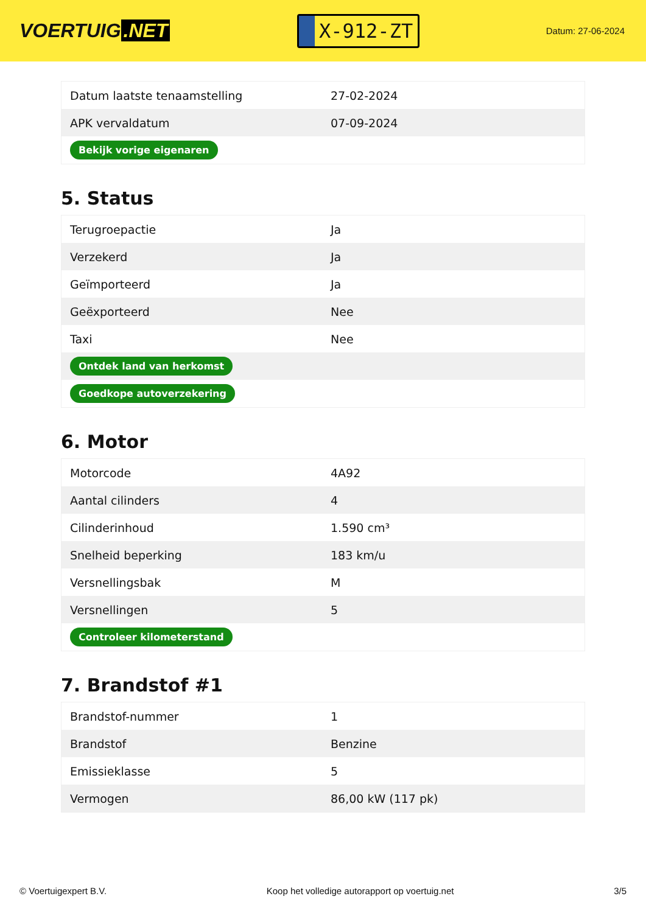VOERTUIG.NET
X-912-ZT
Datum: 27-06-2024
| Datum laatste tenaamstelling | 27-02-2024 |
| APK vervaldatum | 07-09-2024 |
| Bekijk vorige eigenaren | |
5. Status
| Terugroepactie | Ja |
| Verzekerd | Ja |
| Geïmporteerd | Ja |
| Geëxporteerd | Nee |
| Taxi | Nee |
| Ontdek land van herkomst | |
| Goedkope autoverzekering | |
6. Motor
| Motorcode | 4A92 |
| Aantal cilinders | 4 |
| Cilinderinhoud | 1.590 cm³ |
| Snelheid beperking | 183 km/u |
| Versnellingsbak | M |
| Versnellingen | 5 |
| Controleer kilometerstand | |
7. Brandstof #1
| Brandstof-nummer | 1 |
| Brandstof | Benzine |
| Emissieklasse | 5 |
| Vermogen | 86,00 kW (117 pk) |
© Voertuigexpert B.V. Koop het volledige autorapport op voertuig.net 3/5